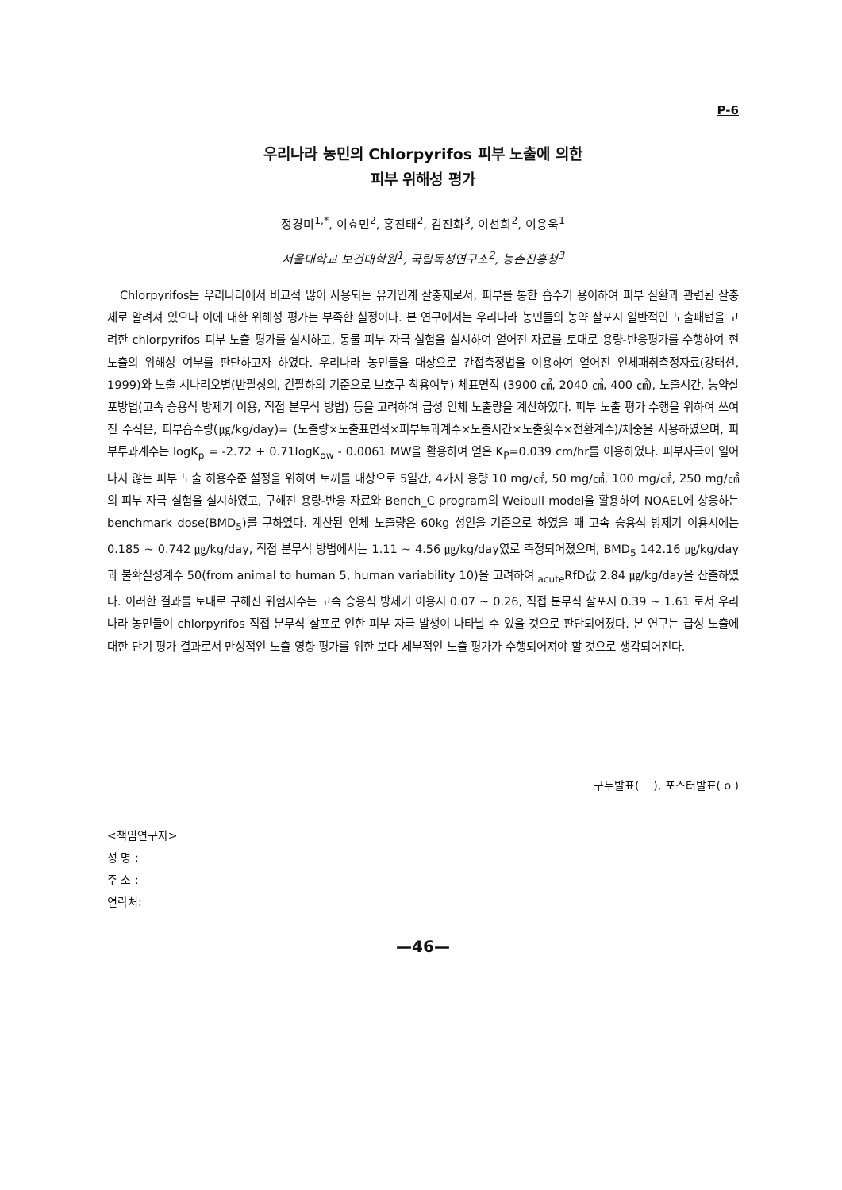P-6
우리나라 농민의 Chlorpyrifos 피부 노출에 의한
피부 위해성 평가
정경미<sup>1,*</sup>, 이효민<sup>2</sup>, 홍진태<sup>2</sup>, 김진화<sup>3</sup>, 이선희<sup>2</sup>, 이용욱<sup>1</sup>
서울대학교 보건대학원<sup>1</sup>, 국립독성연구소<sup>2</sup>, 농촌진흥청<sup>3</sup>
Chlorpyrifos는 우리나라에서 비교적 많이 사용되는 유기인계 살충제로서, 피부를 통한 흡수가 용이하여 피부 질환과 관련된 살충제로 알려져 있으나 이에 대한 위해성 평가는 부족한 실정이다. 본 연구에서는 우리나라 농민들의 농약 살포시 일반적인 노출패턴을 고려한 chlorpyrifos 피부 노출 평가를 실시하고, 동물 피부 자극 실험을 실시하여 얻어진 자료를 토대로 용량-반응평가를 수행하여 현 노출의 위해성 여부를 판단하고자 하였다. 우리나라 농민들을 대상으로 간접측정법을 이용하여 얻어진 인체패취측정자료(강태선, 1999)와 노출 시나리오별(반팔상의, 긴팔하의 기준으로 보호구 착용여부) 체표면적 (3900 ㎠, 2040 ㎠, 400 ㎠), 노출시간, 농약살포방법(고속 승용식 방제기 이용, 직접 분무식 방법) 등을 고려하여 급성 인체 노출량을 계산하였다. 피부 노출 평가 수행을 위하여 쓰여진 수식은, 피부흡수량(㎍/kg/day)= (노출량×노출표면적×피부투과계수×노출시간×노출횟수×전환계수)/체중을 사용하였으며, 피부투과계수는 logK<sub>p</sub> = -2.72 + 0.71logK<sub>ow</sub> - 0.0061 MW을 활용하여 얻은 K<sub>P</sub>=0.039 cm/hr를 이용하였다. 피부자극이 일어나지 않는 피부 노출 허용수준 설정을 위하여 토끼를 대상으로 5일간, 4가지 용량 10 mg/㎠, 50 mg/㎠, 100 mg/㎠, 250 mg/㎠의 피부 자극 실험을 실시하였고, 구해진 용량-반응 자료와 Bench_C program의 Weibull model을 활용하여 NOAEL에 상응하는 benchmark dose(BMD<sub>5</sub>)를 구하였다. 계산된 인체 노출량은 60kg 성인을 기준으로 하였을 때 고속 승용식 방제기 이용시에는 0.185 ~ 0.742 ㎍/kg/day, 직접 분무식 방법에서는 1.11 ~ 4.56 ㎍/kg/day였로 측정되어졌으며, BMD<sub>5</sub> 142.16 ㎍/kg/day과 불확실성계수 50(from animal to human 5, human variability 10)을 고려하여 <sub>acute</sub>RfD값 2.84 ㎍/kg/day을 산출하였다. 이러한 결과를 토대로 구해진 위험지수는 고속 승용식 방제기 이용시 0.07 ~ 0.26, 직접 분무식 살포시 0.39 ~ 1.61 로서 우리나라 농민들이 chlorpyrifos 직접 분무식 살포로 인한 피부 자극 발생이 나타날 수 있을 것으로 판단되어졌다. 본 연구는 급성 노출에 대한 단기 평가 결과로서 만성적인 노출 영향 평가를 위한 보다 세부적인 노출 평가가 수행되어져야 할 것으로 생각되어진다.
구두발표( ), 포스터발표( o )
<책임연구자>
성 명 :
주 소 :
연락처:
—46—